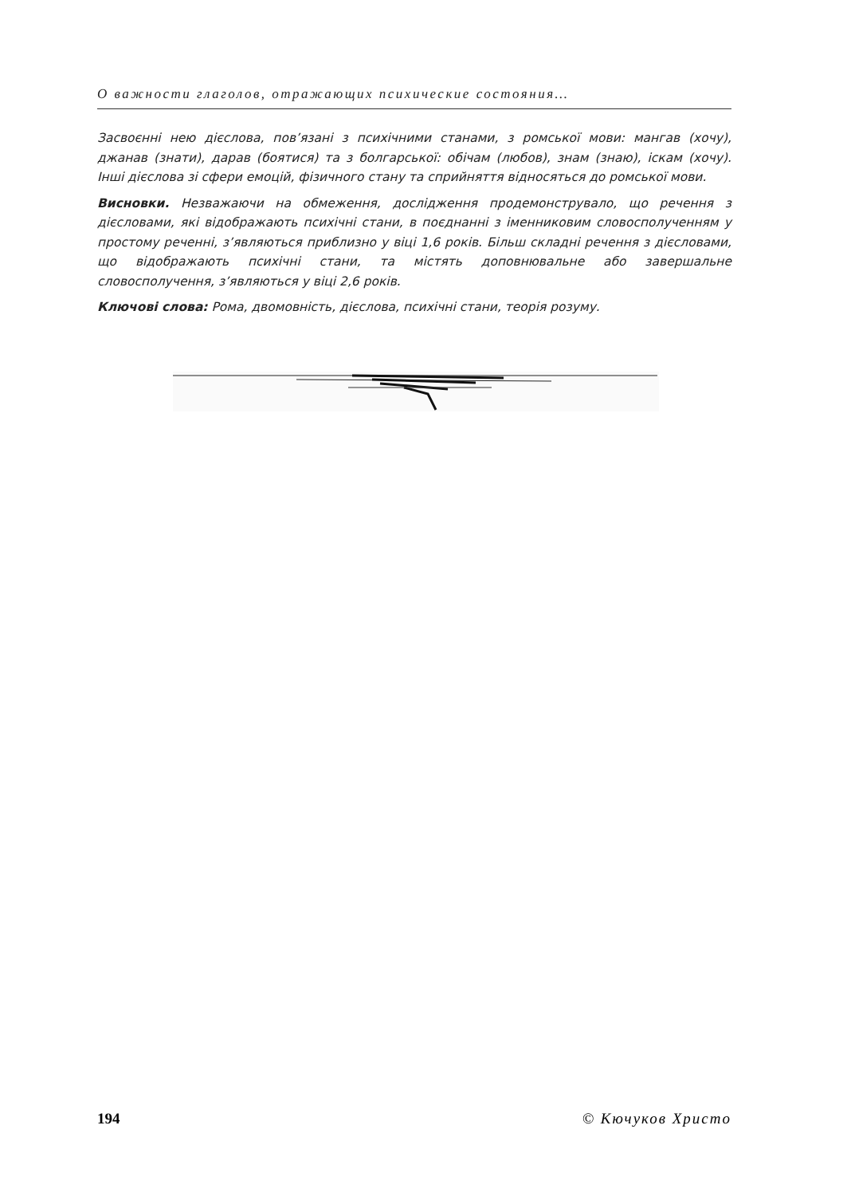О важности глаголов, отражающих психические состояния…
Засвоєнні нею дієслова, пов’язані з психічними станами, з ромської мови: мангав (хочу), джанав (знати), дарав (боятися) та з болгарської: обічам (любов), знам (знаю), іскам (хочу). Інші дієслова зі сфери емоцій, фізичного стану та сприйняття відносяться до ромської мови.
Висновки. Незважаючи на обмеження, дослідження продемонструвало, що речення з дієсловами, які відображають психічні стани, в поєднанні з іменниковим словосполученням у простому реченні, з’являються приблизно у віці 1,6 років. Більш складні речення з дієсловами, що відображають психічні стани, та містять доповнювальне або завершальне словосполучення, з’являються у віці 2,6 років.
Ключові слова: Рома, двомовність, дієслова, психічні стани, теорія розуму.
194 © Кючуков Христо